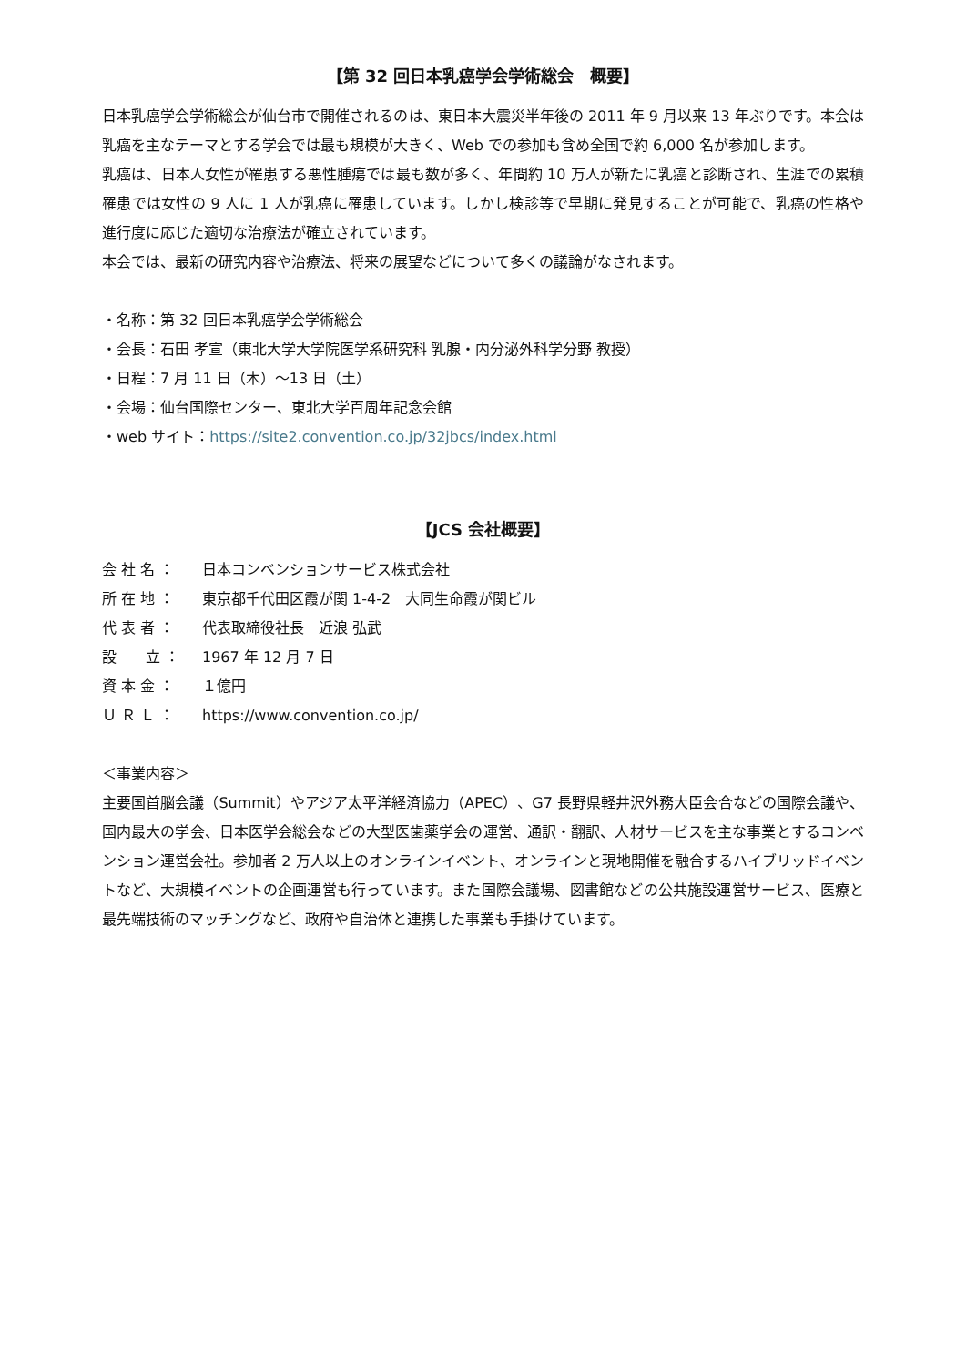【第 32 回日本乳癌学会学術総会　概要】
日本乳癌学会学術総会が仙台市で開催されるのは、東日本大震災半年後の 2011 年 9 月以来 13 年ぶりです。本会は乳癌を主なテーマとする学会では最も規模が大きく、Web での参加も含め全国で約 6,000 名が参加します。
乳癌は、日本人女性が罹患する悪性腫瘍では最も数が多く、年間約 10 万人が新たに乳癌と診断され、生涯での累積罹患では女性の 9 人に 1 人が乳癌に罹患しています。しかし検診等で早期に発見することが可能で、乳癌の性格や進行度に応じた適切な治療法が確立されています。
本会では、最新の研究内容や治療法、将来の展望などについて多くの議論がなされます。
・名称：第 32 回日本乳癌学会学術総会
・会長：石田 孝宣（東北大学大学院医学系研究科 乳腺・内分泌外科学分野 教授）
・日程：7 月 11 日（木）～13 日（土）
・会場：仙台国際センター、東北大学百周年記念会館
・web サイト：https://site2.convention.co.jp/32jbcs/index.html
【JCS 会社概要】
会 社 名 ： 日本コンベンションサービス株式会社
所 在 地 ： 東京都千代田区霞が関 1-4-2　大同生命霞が関ビル
代 表 者 ： 代表取締役社長　近浪 弘武
設　　立 ： 1967 年 12 月 7 日
資 本 金 ： １億円
Ｕ Ｒ Ｌ ： https://www.convention.co.jp/
＜事業内容＞
主要国首脳会議（Summit）やアジア太平洋経済協力（APEC）、G7 長野県軽井沢外務大臣会合などの国際会議や、国内最大の学会、日本医学会総会などの大型医歯薬学会の運営、通訳・翻訳、人材サービスを主な事業とするコンベンション運営会社。参加者 2 万人以上のオンラインイベント、オンラインと現地開催を融合するハイブリッドイベントなど、大規模イベントの企画運営も行っています。また国際会議場、図書館などの公共施設運営サービス、医療と最先端技術のマッチングなど、政府や自治体と連携した事業も手掛けています。